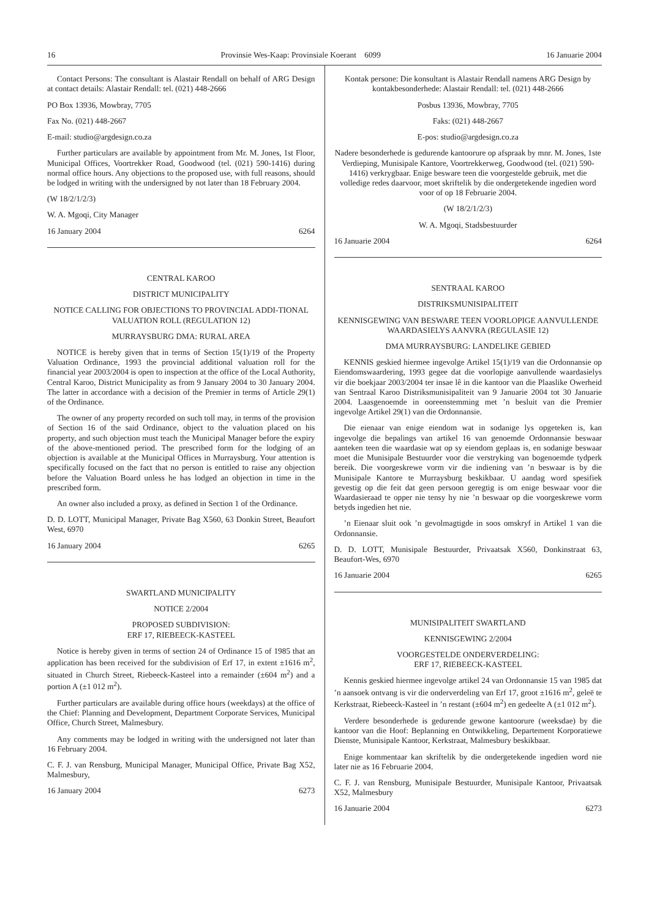16 Provinsie Wes-Kaap: Provinsiale Koerant 6099 16 Januarie 2004
Contact Persons: The consultant is Alastair Rendall on behalf of ARG Design at contact details: Alastair Rendall: tel. (021) 448-2666
PO Box 13936, Mowbray, 7705
Fax No. (021) 448-2667
E-mail: studio@argdesign.co.za
Further particulars are available by appointment from Mr. M. Jones, 1st Floor, Municipal Offices, Voortrekker Road, Goodwood (tel. (021) 590-1416) during normal office hours. Any objections to the proposed use, with full reasons, should be lodged in writing with the undersigned by not later than 18 February 2004.
(W 18/2/1/2/3)
W. A. Mgoqi, City Manager
16 January 2004 6264
CENTRAL KAROO
DISTRICT MUNICIPALITY
NOTICE CALLING FOR OBJECTIONS TO PROVINCIAL ADDI-TIONAL VALUATION ROLL (REGULATION 12)
MURRAYSBURG DMA: RURAL AREA
NOTICE is hereby given that in terms of Section 15(1)/19 of the Property Valuation Ordinance, 1993 the provincial additional valuation roll for the financial year 2003/2004 is open to inspection at the office of the Local Authority, Central Karoo, District Municipality as from 9 January 2004 to 30 January 2004. The latter in accordance with a decision of the Premier in terms of Article 29(1) of the Ordinance.
The owner of any property recorded on such toll may, in terms of the provision of Section 16 of the said Ordinance, object to the valuation placed on his property, and such objection must teach the Municipal Manager before the expiry of the above-mentioned period. The prescribed form for the lodging of an objection is available at the Municipal Offices in Murraysburg. Your attention is specifically focused on the fact that no person is entitled to raise any objection before the Valuation Board unless he has lodged an objection in time in the prescribed form.
An owner also included a proxy, as defined in Section 1 of the Ordinance.
D. D. LOTT, Municipal Manager, Private Bag X560, 63 Donkin Street, Beaufort West, 6970
16 January 2004 6265
SWARTLAND MUNICIPALITY
NOTICE 2/2004
PROPOSED SUBDIVISION:
ERF 17, RIEBEECK-KASTEEL
Notice is hereby given in terms of section 24 of Ordinance 15 of 1985 that an application has been received for the subdivision of Erf 17, in extent ±1616 m<sup>2</sup>, situated in Church Street, Riebeeck-Kasteel into a remainder (±604 m<sup>2</sup>) and a portion A (±1 012 m<sup>2</sup>).
Further particulars are available during office hours (weekdays) at the office of the Chief: Planning and Development, Department Corporate Services, Municipal Office, Church Street, Malmesbury.
Any comments may be lodged in writing with the undersigned not later than 16 February 2004.
C. F. J. van Rensburg, Municipal Manager, Municipal Office, Private Bag X52, Malmesbury,
16 January 2004 6273
Kontak persone: Die konsultant is Alastair Rendall namens ARG Design by kontakbesonderhede: Alastair Rendall: tel. (021) 448-2666
Posbus 13936, Mowbray, 7705
Faks: (021) 448-2667
E-pos: studio@argdesign.co.za
Nadere besonderhede is gedurende kantoorure op afspraak by mnr. M. Jones, 1ste Verdieping, Munisipale Kantore, Voortrekkerweg, Goodwood (tel. (021) 590-1416) verkrygbaar. Enige besware teen die voorgestelde gebruik, met die volledige redes daarvoor, moet skriftelik by die ondergetekende ingedien word voor of op 18 Februarie 2004.
(W 18/2/1/2/3)
W. A. Mgoqi, Stadsbestuurder
16 Januarie 2004 6264
SENTRAAL KAROO
DISTRIKSMUNISIPALITEIT
KENNISGEWING VAN BESWARE TEEN VOORLOPIGE AANVULLENDE WAARDASIELYS AANVRA (REGULASIE 12)
DMA MURRAYSBURG: LANDELIKE GEBIED
KENNIS geskied hiermee ingevolge Artikel 15(1)/19 van die Ordonnansie op Eiendomswaardering, 1993 gegee dat die voorlopige aanvullende waardasielys vir die boekjaar 2003/2004 ter insae lê in die kantoor van die Plaaslike Owerheid van Sentraal Karoo Distriksmunisipaliteit van 9 Januarie 2004 tot 30 Januarie 2004. Laasgenoemde in ooreenstemming met ’n besluit van die Premier ingevolge Artikel 29(1) van die Ordonnansie.
Die eienaar van enige eiendom wat in sodanige lys opgeteken is, kan ingevolge die bepalings van artikel 16 van genoemde Ordonnansie beswaar aanteken teen die waardasie wat op sy eiendom geplaas is, en sodanige beswaar moet die Munisipale Bestuurder voor die verstryking van bogenoemde tydperk bereik. Die voorgeskrewe vorm vir die indiening van ’n beswaar is by die Munisipale Kantore te Murraysburg beskikbaar. U aandag word spesifiek gevestig op die feit dat geen persoon geregtig is om enige beswaar voor die Waardasieraad te opper nie tensy hy nie ’n beswaar op die voorgeskrewe vorm betyds ingedien het nie.
’n Eienaar sluit ook ’n gevolmagtigde in soos omskryf in Artikel 1 van die Ordonnansie.
D. D. LOTT, Munisipale Bestuurder, Privaatsak X560, Donkinstraat 63, Beaufort-Wes, 6970
16 Januarie 2004 6265
MUNISIPALITEIT SWARTLAND
KENNISGEWING 2/2004
VOORGESTELDE ONDERVERDELING:
ERF 17, RIEBEECK-KASTEEL
Kennis geskied hiermee ingevolge artikel 24 van Ordonnansie 15 van 1985 dat ’n aansoek ontvang is vir die onderverdeling van Erf 17, groot ±1616 m<sup>2</sup>, geleë te Kerkstraat, Riebeeck-Kasteel in ’n restant (±604 m<sup>2</sup>) en gedeelte A (±1 012 m<sup>2</sup>).
Verdere besonderhede is gedurende gewone kantoorure (weeksdae) by die kantoor van die Hoof: Beplanning en Ontwikkeling, Departement Korporatiewe Dienste, Munisipale Kantoor, Kerkstraat, Malmesbury beskikbaar.
Enige kommentaar kan skriftelik by die ondergetekende ingedien word nie later nie as 16 Februarie 2004.
C. F. J. van Rensburg, Munisipale Bestuurder, Munisipale Kantoor, Privaatsak X52, Malmesbury
16 Januarie 2004 6273